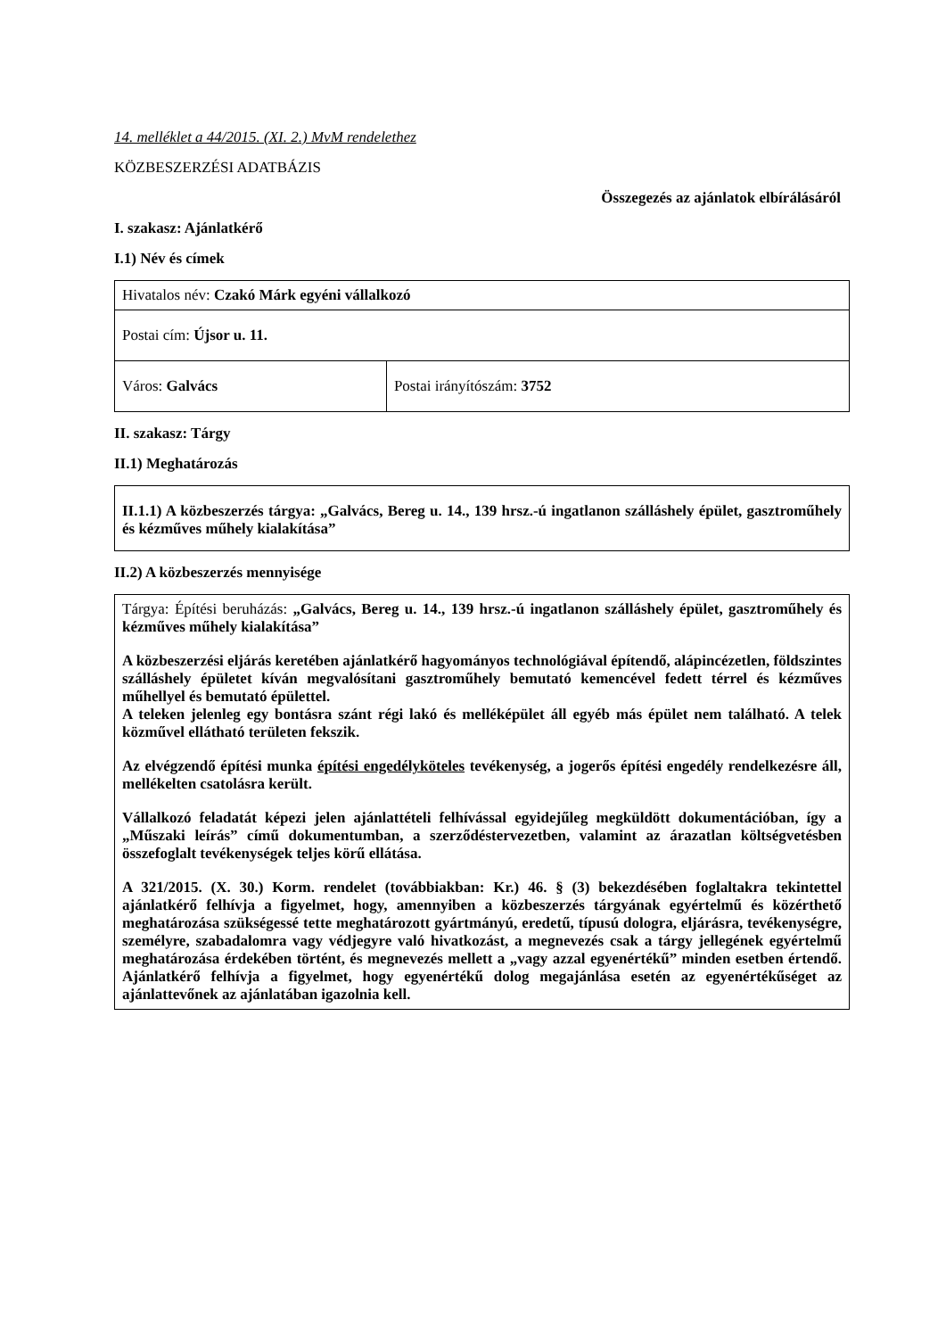14. melléklet a 44/2015. (XI. 2.) MvM rendelethez
KÖZBESZERZÉSI ADATBÁZIS
Összegezés az ajánlatok elbírálásáról
I. szakasz: Ajánlatkérő
I.1) Név és címek
| Hivatalos név: Czakó Márk egyéni vállalkozó | |
| Postai cím: Újsor u. 11. | |
| Város: Galvács | Postai irányítószám: 3752 |
II. szakasz: Tárgy
II.1) Meghatározás
II.1.1) A közbeszerzés tárgya: „Galvács, Bereg u. 14., 139 hrsz.-ú ingatlanon szálláshely épület, gasztroműhely és kézműves műhely kialakítása”
II.2) A közbeszerzés mennyisége
Tárgya: Építési beruházás: „Galvács, Bereg u. 14., 139 hrsz.-ú ingatlanon szálláshely épület, gasztroműhely és kézműves műhely kialakítása”
A közbeszerzési eljárás keretében ajánlatkérő hagyományos technológiával építendő, alápincézetlen, földszintes szálláshely épületet kíván megvalósítani gasztroműhely bemutató kemencével fedett térrel és kézműves műhellyel és bemutató épülettel.
A teleken jelenleg egy bontásra szánt régi lakó és melléképület áll egyéb más épület nem található. A telek közművel ellátható területen fekszik.
Az elvégzendő építési munka építési engedélyköteles tevékenység, a jogerős építési engedély rendelkezésre áll, mellékelten csatolásra került.
Vállalkozó feladatát képezi jelen ajánlattételi felhívással egyidejűleg megküldött dokumentációban, így a „Műszaki leírás” című dokumentumban, a szerződéstervezetben, valamint az árazatlan költségvetésben összefoglalt tevékenységek teljes körű ellátása.
A 321/2015. (X. 30.) Korm. rendelet (továbbiakban: Kr.) 46. § (3) bekezdésében foglaltakra tekintettel ajánlatkérő felhívja a figyelmet, hogy, amennyiben a közbeszerzés tárgyának egyértelmű és közérthető meghatározása szükségessé tette meghatározott gyártmányú, eredetű, típusú dologra, eljárásra, tevékenységre, személyre, szabadalomra vagy védjegyre való hivatkozást, a megnevezés csak a tárgy jellegének egyértelmű meghatározása érdekében történt, és megnevezés mellett a „vagy azzal egyenértékű” minden esetben értendő. Ajánlatkérő felhívja a figyelmet, hogy egyenértékű dolog megajánlása esetén az egyenértékűséget az ajánlattevőnek az ajánlatában igazolnia kell.